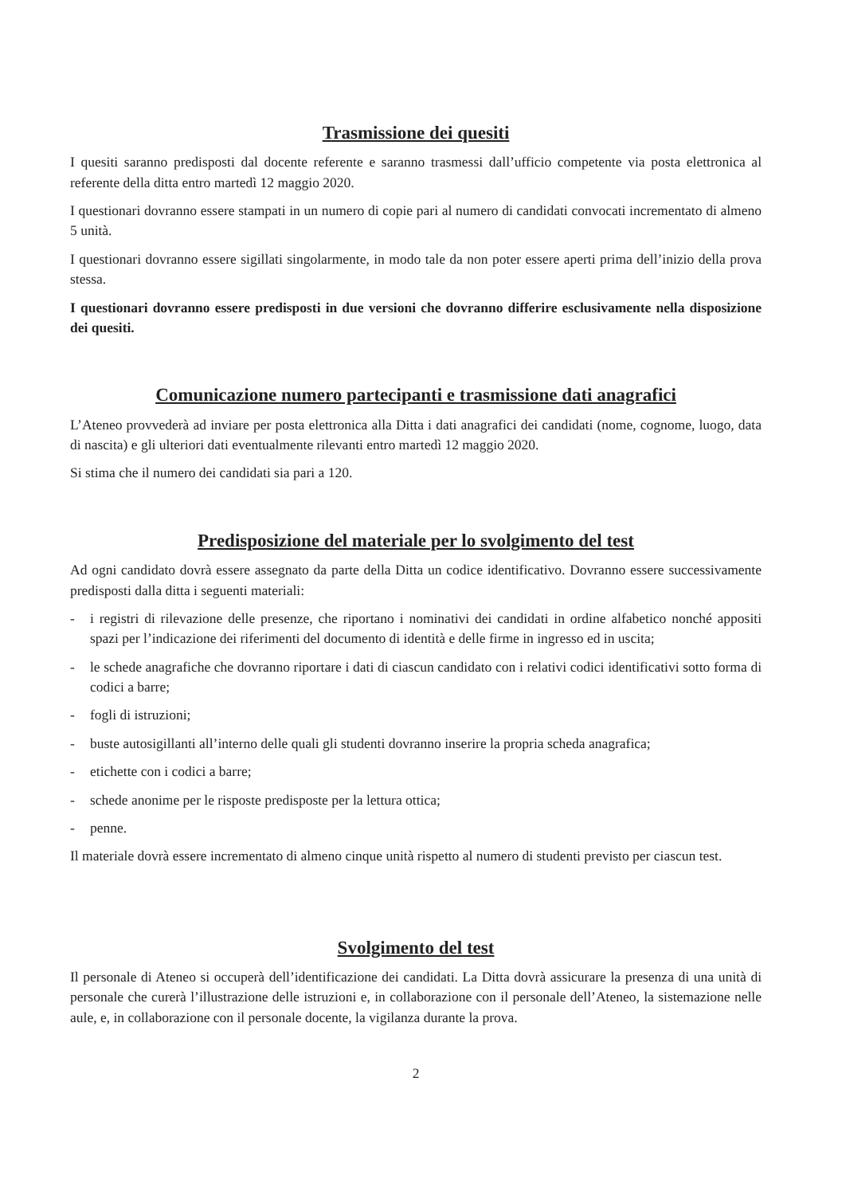Trasmissione dei quesiti
I quesiti saranno predisposti dal docente referente e saranno trasmessi dall’ufficio competente via posta elettronica al referente della ditta entro martedì 12 maggio 2020.
I questionari dovranno essere stampati in un numero di copie pari al numero di candidati convocati incrementato di almeno 5 unità.
I questionari dovranno essere sigillati singolarmente, in modo tale da non poter essere aperti prima dell’inizio della prova stessa.
I questionari dovranno essere predisposti in due versioni che dovranno differire esclusivamente nella disposizione dei quesiti.
Comunicazione numero partecipanti e trasmissione dati anagrafici
L’Ateneo provvederà ad inviare per posta elettronica alla Ditta i dati anagrafici dei candidati (nome, cognome, luogo, data di nascita) e gli ulteriori dati eventualmente rilevanti entro martedì 12 maggio 2020.
Si stima che il numero dei candidati sia pari a 120.
Predisposizione del materiale per lo svolgimento del test
Ad ogni candidato dovrà essere assegnato da parte della Ditta un codice identificativo. Dovranno essere successivamente predisposti dalla ditta i seguenti materiali:
- i registri di rilevazione delle presenze, che riportano i nominativi dei candidati in ordine alfabetico nonché appositi spazi per l’indicazione dei riferimenti del documento di identità e delle firme in ingresso ed in uscita;
- le schede anagrafiche che dovranno riportare i dati di ciascun candidato con i relativi codici identificativi sotto forma di codici a barre;
- fogli di istruzioni;
- buste autosigillanti all’interno delle quali gli studenti dovranno inserire la propria scheda anagrafica;
- etichette con i codici a barre;
- schede anonime per le risposte predisposte per la lettura ottica;
- penne.
Il materiale dovrà essere incrementato di almeno cinque unità rispetto al numero di studenti previsto per ciascun test.
Svolgimento del test
Il personale di Ateneo si occuperà dell’identificazione dei candidati. La Ditta dovrà assicurare la presenza di una unità di personale che curerà l’illustrazione delle istruzioni e, in collaborazione con il personale dell’Ateneo, la sistemazione nelle aule, e, in collaborazione con il personale docente, la vigilanza durante la prova.
2